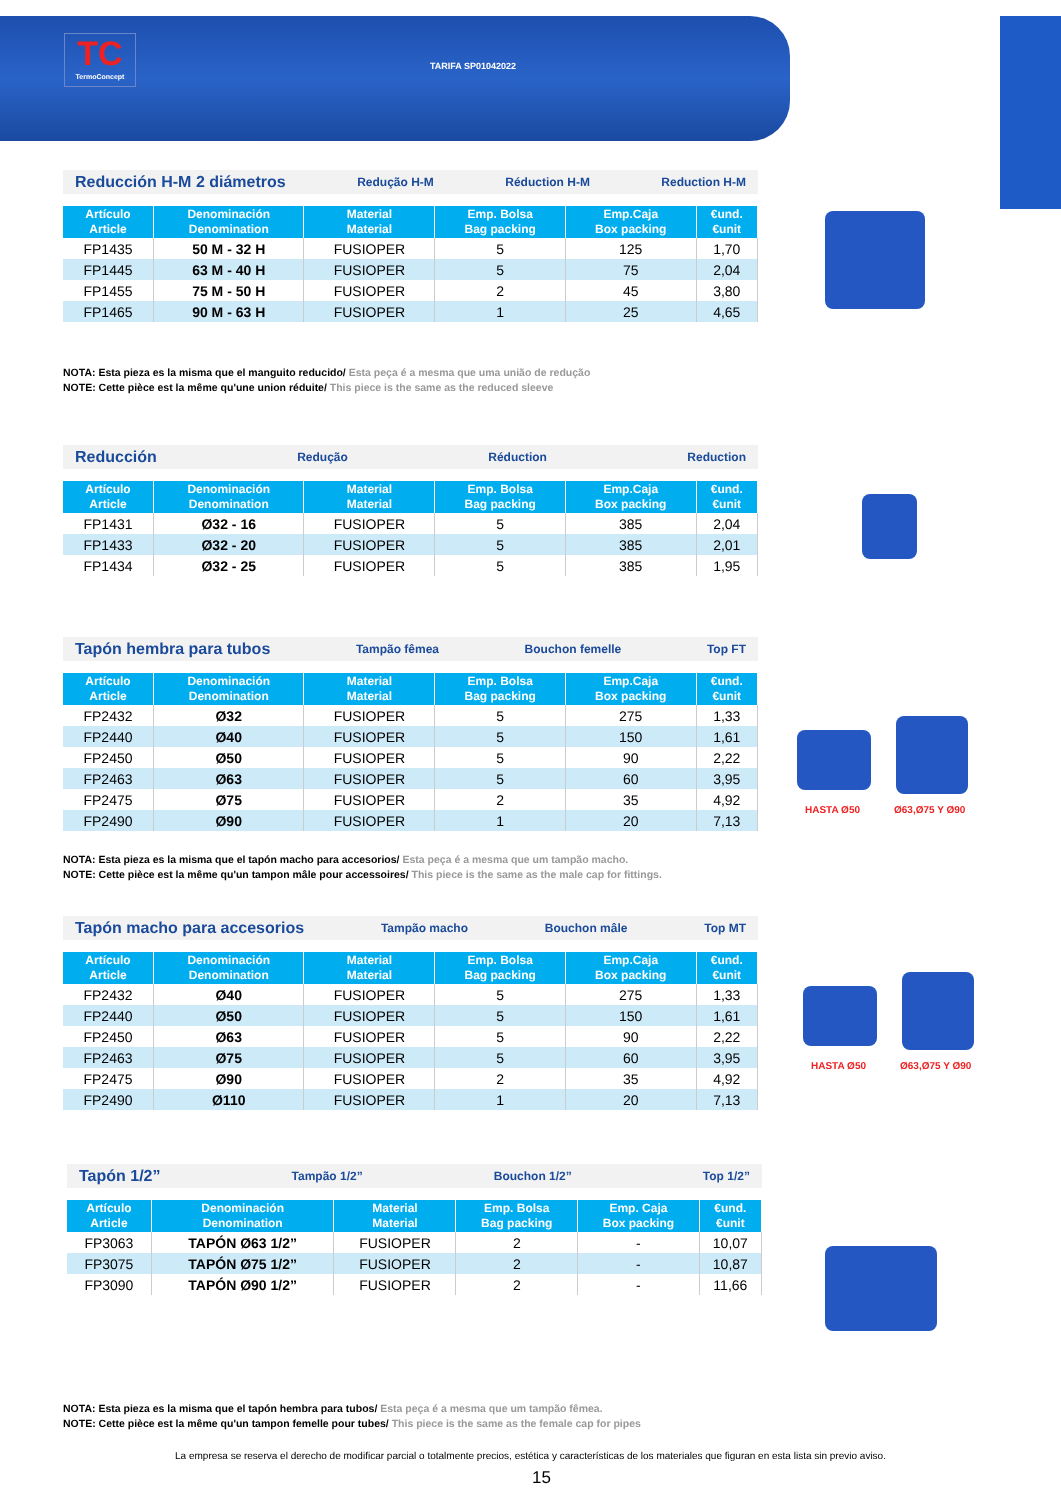TC
TermoConcept
TARIFA SP01042022
Reducción H-M 2 diámetros Redução H-M Réduction H-M Reduction H-M
| Artículo Article | Denominación Denomination | Material Material | Emp. Bolsa Bag packing | Emp.Caja Box packing | €und. €unit |
| --- | --- | --- | --- | --- | --- |
| FP1435 | 50 M - 32 H | FUSIOPER | 5 | 125 | 1,70 |
| FP1445 | 63 M - 40 H | FUSIOPER | 5 | 75 | 2,04 |
| FP1455 | 75 M - 50 H | FUSIOPER | 2 | 45 | 3,80 |
| FP1465 | 90 M - 63 H | FUSIOPER | 1 | 25 | 4,65 |
NOTA: Esta pieza es la misma que el manguito reducido/ Esta peça é a mesma que uma união de redução
NOTE: Cette pièce est la même qu'une union réduite/ This piece is the same as the reduced sleeve
Reducción Redução Réduction Reduction
| Artículo Article | Denominación Denomination | Material Material | Emp. Bolsa Bag packing | Emp.Caja Box packing | €und. €unit |
| --- | --- | --- | --- | --- | --- |
| FP1431 | Ø32 - 16 | FUSIOPER | 5 | 385 | 2,04 |
| FP1433 | Ø32 - 20 | FUSIOPER | 5 | 385 | 2,01 |
| FP1434 | Ø32 - 25 | FUSIOPER | 5 | 385 | 1,95 |
Tapón hembra para tubos Tampão fêmea Bouchon femelle Top FT
| Artículo Article | Denominación Denomination | Material Material | Emp. Bolsa Bag packing | Emp.Caja Box packing | €und. €unit |
| --- | --- | --- | --- | --- | --- |
| FP2432 | Ø32 | FUSIOPER | 5 | 275 | 1,33 |
| FP2440 | Ø40 | FUSIOPER | 5 | 150 | 1,61 |
| FP2450 | Ø50 | FUSIOPER | 5 | 90 | 2,22 |
| FP2463 | Ø63 | FUSIOPER | 5 | 60 | 3,95 |
| FP2475 | Ø75 | FUSIOPER | 2 | 35 | 4,92 |
| FP2490 | Ø90 | FUSIOPER | 1 | 20 | 7,13 |
HASTA Ø50 Ø63,Ø75 Y Ø90
NOTA: Esta pieza es la misma que el tapón macho para accesorios/ Esta peça é a mesma que um tampão macho.
NOTE: Cette pièce est la même qu'un tampon mâle pour accessoires/ This piece is the same as the male cap for fittings.
Tapón macho para accesorios Tampão macho Bouchon mâle Top MT
| Artículo Article | Denominación Denomination | Material Material | Emp. Bolsa Bag packing | Emp.Caja Box packing | €und. €unit |
| --- | --- | --- | --- | --- | --- |
| FP2432 | Ø40 | FUSIOPER | 5 | 275 | 1,33 |
| FP2440 | Ø50 | FUSIOPER | 5 | 150 | 1,61 |
| FP2450 | Ø63 | FUSIOPER | 5 | 90 | 2,22 |
| FP2463 | Ø75 | FUSIOPER | 5 | 60 | 3,95 |
| FP2475 | Ø90 | FUSIOPER | 2 | 35 | 4,92 |
| FP2490 | Ø110 | FUSIOPER | 1 | 20 | 7,13 |
HASTA Ø50 Ø63,Ø75 Y Ø90
Tapón 1/2” Tampão 1/2” Bouchon 1/2” Top 1/2”
| Artículo Article | Denominación Denomination | Material Material | Emp. Bolsa Bag packing | Emp. Caja Box packing | €und. €unit |
| --- | --- | --- | --- | --- | --- |
| FP3063 | TAPÓN Ø63 1/2” | FUSIOPER | 2 | - | 10,07 |
| FP3075 | TAPÓN Ø75 1/2” | FUSIOPER | 2 | - | 10,87 |
| FP3090 | TAPÓN Ø90 1/2” | FUSIOPER | 2 | - | 11,66 |
NOTA: Esta pieza es la misma que el tapón hembra para tubos/ Esta peça é a mesma que um tampão fêmea.
NOTE: Cette pièce est la même qu'un tampon femelle pour tubes/ This piece is the same as the female cap for pipes
La empresa se reserva el derecho de modificar parcial o totalmente precios, estética y características de los materiales que figuran en esta lista sin previo aviso.
15